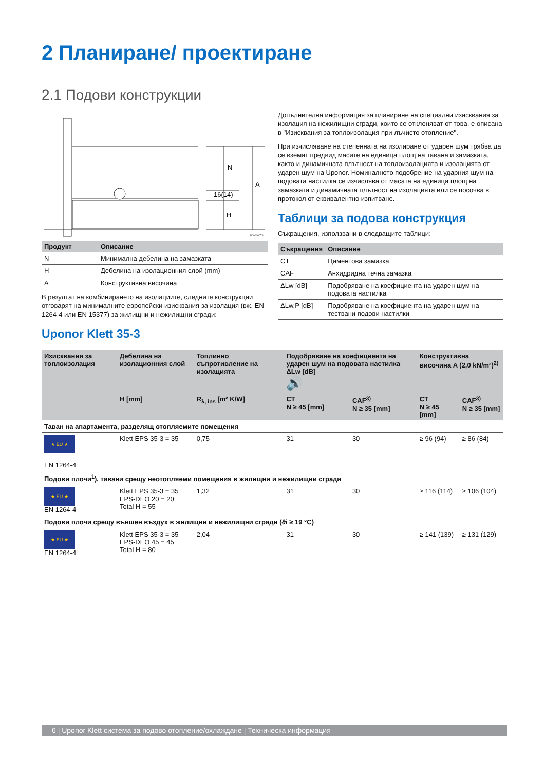2 Планиране/ проектиране
2.1 Подови конструкции
N
16(14)
H
A
SD0000076
| Продукт | Описание |
| --- | --- |
| N | Минимална дебелина на замазката |
| H | Дебелина на изолационния слой (mm) |
| A | Конструктивна височина |
В резултат на комбинирането на изолациите, следните конструкции отговарят на минималните европейски изисквания за изолация (вж. EN 1264-4 или EN 15377) за жилищни и нежилищни сгради:
Uponor Klett 35-3
Допълнителна информация за планиране на специални изисквания за изолация на нежилищни сгради, които се отклоняват от това, е описана в "Изисквания за топлоизолация при лъчисто отопление".
При изчисляване на степенната на изолиране от ударен шум трябва да се вземат предвид масите на единица площ на тавана и замазката, както и динамичната плътност на топлоизолацията и изолацията от ударен шум на Uponor. Номиналното подобрение на ударния шум на подовата настилка се изчислява от масата на единица площ на замазката и динамичната плътност на изолацията или се посочва в протокол от еквивалентно изпитване.
Таблици за подова конструкция
Съкращения, използвани в следващите таблици:
| Съкращения | Описание |
| --- | --- |
| CT | Циментова замазка |
| CAF | Анхидридна течна замазка |
| ΔLw [dB] | Подобряване на коефициента на ударен шум на подовата настилка |
| ΔLw,P [dB] | Подобряване на коефициента на ударен шум на тествани подови настилки |
| Изисквания за топлоизолация | Дебелина на изолационния слой | Топлинно съпротивление на изолацията | Подобряване на коефициента на ударен шум на подовата настилка ΔLw [dB] 🔊 | | Конструктивна височина A (2,0 kN/m²)<sup>2)</sup> | |
| --- | --- | --- | --- | --- | --- | --- |
| | H [mm] | R<sub>λ, ins</sub> [m² K/W] | CT N ≥ 45 [mm] | CAF<sup>3)</sup> N ≥ 35 [mm] | CT N ≥ 45 [mm] | CAF<sup>3)</sup> N ≥ 35 [mm] |
| Таван на апартамента, разделящ отопляемите помещения | | | | | | |
| ★ EU ★ EN 1264-4 | Klett EPS 35-3 = 35 | 0,75 | 31 | 30 | ≥ 96 (94) | ≥ 86 (84) |
| Подови плочи<sup>1</sup>), тавани срещу неотопляеми помещения в жилищни и нежилищни сгради | | | | | | |
| ★ EU ★ EN 1264-4 | Klett EPS 35-3 = 35 EPS-DEO 20 = 20 Total H = 55 | 1,32 | 31 | 30 | ≥ 116 (114) | ≥ 106 (104) |
| Подови плочи срещу външен въздух в жилищни и нежилищни сгради (ϑi ≥ 19 °C) | | | | | | |
| ★ EU ★ EN 1264-4 | Klett EPS 35-3 = 35 EPS-DEO 45 = 45 Total H = 80 | 2,04 | 31 | 30 | ≥ 141 (139) | ≥ 131 (129) |
6 | Uponor Klett система за подово отопление/охлаждане | Техническа информация